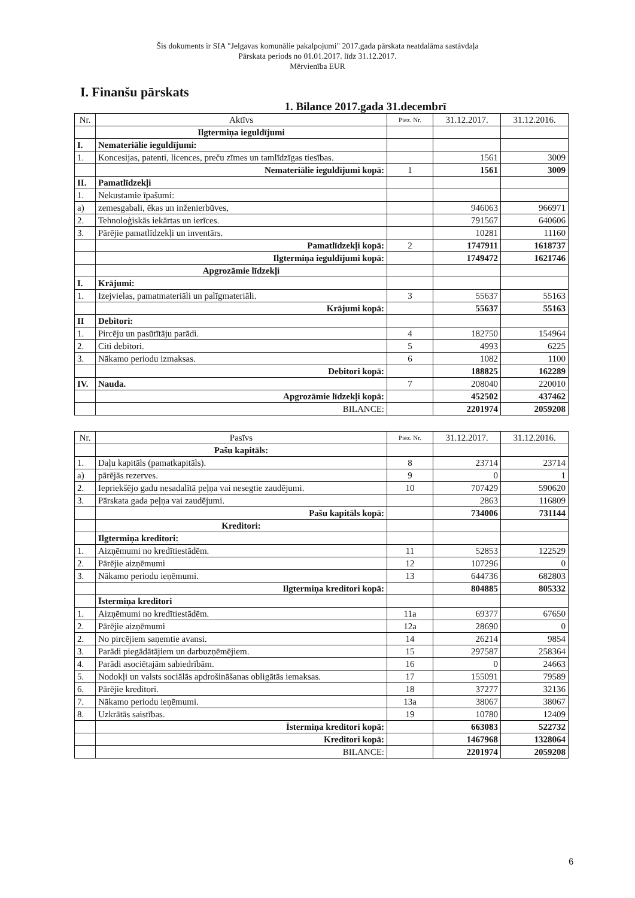Šis dokuments ir SIA "Jelgavas komunālie pakalpojumi" 2017.gada pārskata neatdalāma sastāvdaļa
Pārskata periods no 01.01.2017. līdz 31.12.2017.
Mērvienība EUR
I. Finanšu pārskats
1. Bilance 2017.gada 31.decembrī
| Nr. | Aktīvs | Piez. Nr. | 31.12.2017. | 31.12.2016. |
| --- | --- | --- | --- | --- |
| | Ilgtermiņa ieguldījumi | | | |
| I. | Nemateriālie ieguldījumi: | | | |
| 1. | Koncesijas, patenti, licences, preču zīmes un tamlīdzīgas tiesības. | | 1561 | 3009 |
| | Nemateriālie ieguldījumi kopā: | 1 | 1561 | 3009 |
| II. | Pamatlīdzekļi | | | |
| 1. | Nekustamie īpašumi: | | | |
| a) | zemesgabali, ēkas un inženierbūves, | | 946063 | 966971 |
| 2. | Tehnoloģiskās iekārtas un ierīces. | | 791567 | 640606 |
| 3. | Pārējie pamatlīdzekļi un inventārs. | | 10281 | 11160 |
| | Pamatlīdzekļi kopā: | 2 | 1747911 | 1618737 |
| | Ilgtermiņa ieguldījumi kopā: | | 1749472 | 1621746 |
| | Apgrozāmie līdzekļi | | | |
| I. | Krājumi: | | | |
| 1. | Izejvielas, pamatmateriāli un palīgmateriāli. | 3 | 55637 | 55163 |
| | Krājumi kopā: | | 55637 | 55163 |
| II | Debitori: | | | |
| 1. | Pircēju un pasūtītāju parādi. | 4 | 182750 | 154964 |
| 2. | Citi debitori. | 5 | 4993 | 6225 |
| 3. | Nākamo periodu izmaksas. | 6 | 1082 | 1100 |
| | Debitori kopā: | | 188825 | 162289 |
| IV. | Nauda. | 7 | 208040 | 220010 |
| | Apgrozāmie līdzekļi kopā: | | 452502 | 437462 |
| | BILANCE: | | 2201974 | 2059208 |
| Nr. | Pasīvs | Piez. Nr. | 31.12.2017. | 31.12.2016. |
| --- | --- | --- | --- | --- |
| | Pašu kapitāls: | | | |
| 1. | Daļu kapitāls (pamatkapitāls). | 8 | 23714 | 23714 |
| a) | pārējās rezerves. | 9 | 0 | 1 |
| 2. | Iepriekšējo gadu nesadalītā peļņa vai nesegtie zaudējumi. | 10 | 707429 | 590620 |
| 3. | Pārskata gada peļņa vai zaudējumi. | | 2863 | 116809 |
| | Pašu kapitāls kopā: | | 734006 | 731144 |
| | Kreditori: | | | |
| | Ilgtermiņa kreditori: | | | |
| 1. | Aizņēmumi no kredītiestādēm. | 11 | 52853 | 122529 |
| 2. | Pārējie aizņēmumi | 12 | 107296 | 0 |
| 3. | Nākamo periodu ieņēmumi. | 13 | 644736 | 682803 |
| | Ilgtermiņa kreditori kopā: | | 804885 | 805332 |
| | Īstermiņa kreditori | | | |
| 1. | Aizņēmumi no kredītiestādēm. | 11a | 69377 | 67650 |
| 2. | Pārējie aizņēmumi | 12a | 28690 | 0 |
| 2. | No pircējiem saņemtie avansi. | 14 | 26214 | 9854 |
| 3. | Parādi piegādātājiem un darbuzņēmējiem. | 15 | 297587 | 258364 |
| 4. | Parādi asociētajām sabiedrībām. | 16 | 0 | 24663 |
| 5. | Nodokļi un valsts sociālās apdrošināšanas obligātās iemaksas. | 17 | 155091 | 79589 |
| 6. | Pārējie kreditori. | 18 | 37277 | 32136 |
| 7. | Nākamo periodu ieņēmumi. | 13a | 38067 | 38067 |
| 8. | Uzkrātās saistības. | 19 | 10780 | 12409 |
| | Īstermiņa kreditori kopā: | | 663083 | 522732 |
| | Kreditori kopā: | | 1467968 | 1328064 |
| | BILANCE: | | 2201974 | 2059208 |
6